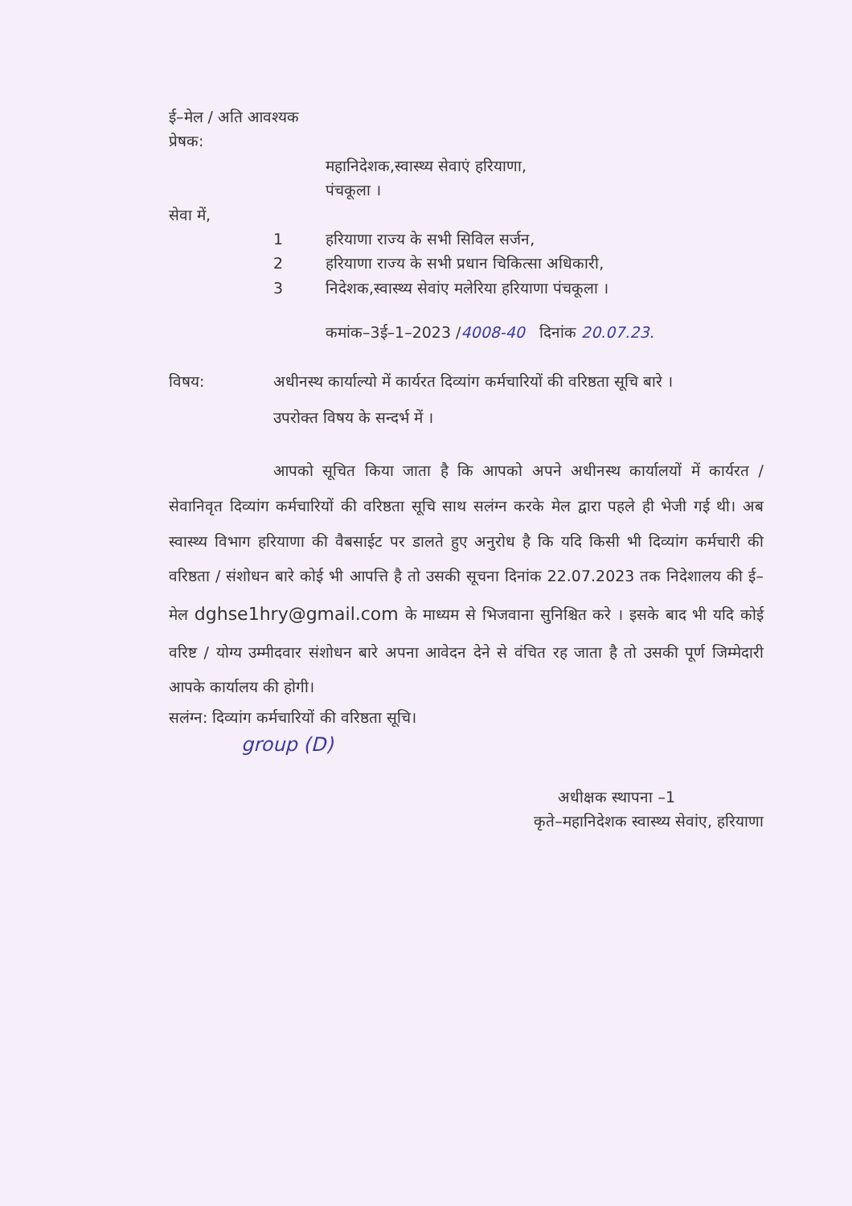ई–मेल / अति आवश्यक
प्रेषक:
महानिदेशक,स्वास्थ्य सेवाएं हरियाणा,
पंचकूला ।
सेवा में,
1 हरियाणा राज्य के सभी सिविल सर्जन,
2 हरियाणा राज्य के सभी प्रधान चिकित्सा अधिकारी,
3 निदेशक,स्वास्थ्य सेवांए मलेरिया हरियाणा पंचकूला ।
कमांक–3ई–1–2023 /4008-40 दिनांक 20.07.23.
विषय: अधीनस्थ कार्याल्यो में कार्यरत दिव्यांग कर्मचारियों की वरिष्ठता सूचि बारे ।
उपरोक्त विषय के सन्दर्भ में ।
आपको सूचित किया जाता है कि आपको अपने अधीनस्थ कार्यालयों में कार्यरत / सेवानिवृत दिव्यांग कर्मचारियों की वरिष्ठता सूचि साथ सलंग्न करके मेल द्वारा पहले ही भेजी गई थी। अब स्वास्थ्य विभाग हरियाणा की वैबसाईट पर डालते हुए अनुरोध है कि यदि किसी भी दिव्यांग कर्मचारी की वरिष्ठता / संशोधन बारे कोई भी आपत्ति है तो उसकी सूचना दिनांक 22.07.2023 तक निदेशालय की ई–मेल dghse1hry@gmail.com के माध्यम से भिजवाना सुनिश्चित करे । इसके बाद भी यदि कोई वरिष्ट / योग्य उम्मीदवार संशोधन बारे अपना आवेदन देने से वंचित रह जाता है तो उसकी पूर्ण जिम्मेदारी आपके कार्यालय की होगी।
सलंग्न: दिव्यांग कर्मचारियों की वरिष्ठता सूचि।
group (D)
अधीक्षक स्थापना –1
कृते–महानिदेशक स्वास्थ्य सेवांए, हरियाणा